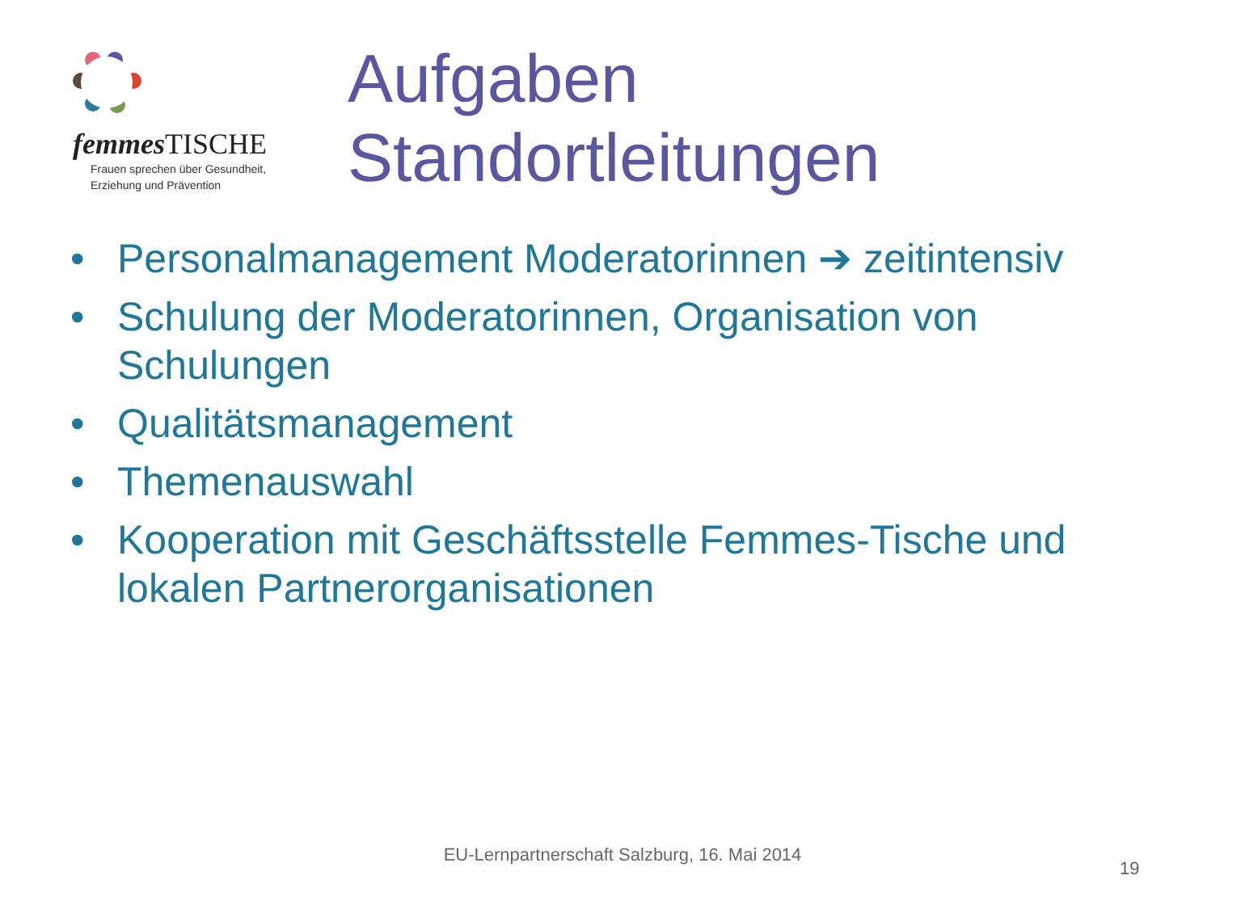femmes TISCHE
Frauen sprechen über Gesundheit,
Erziehung und Prävention
Aufgaben
Standortleitungen
• Personalmanagement Moderatorinnen ➔ zeitintensiv
• Schulung der Moderatorinnen, Organisation von Schulungen
• Qualitätsmanagement
• Themenauswahl
• Kooperation mit Geschäftsstelle Femmes-Tische und lokalen Partnerorganisationen
EU-Lernpartnerschaft Salzburg, 16. Mai 2014
19